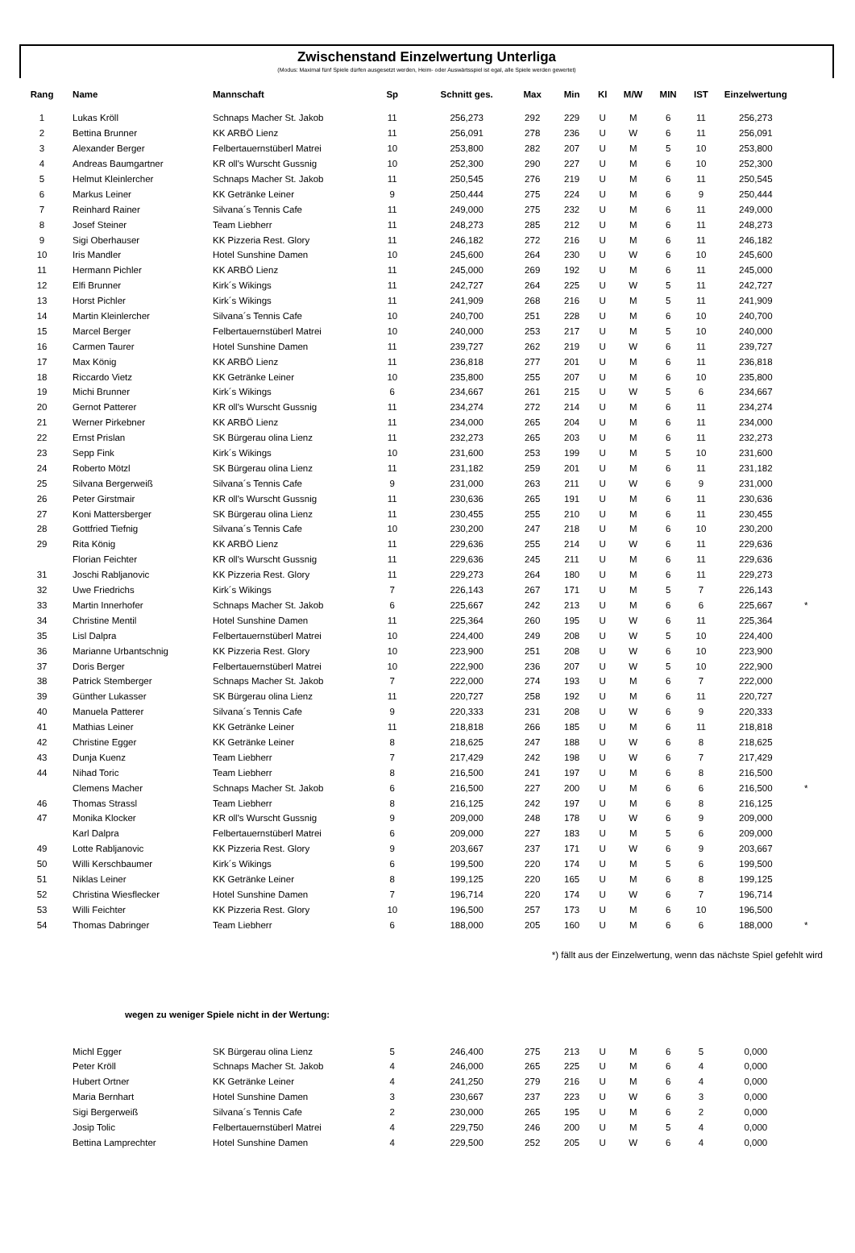Zwischenstand Einzelwertung Unterliga
(Modus: Maximal fünf Spiele dürfen ausgesetzt werden, Heim- oder Auswärtsspiel ist egal, alle Spiele werden gewertet)
| Rang | Name | Mannschaft | Sp | Schnitt ges. | Max | Min | Kl | M/W | MIN | IST | Einzelwertung | |
| --- | --- | --- | --- | --- | --- | --- | --- | --- | --- | --- | --- | --- |
| 1 | Lukas Kröll | Schnaps Macher St. Jakob | 11 | 256,273 | 292 | 229 | U | M | 6 | 11 | 256,273 | |
| 2 | Bettina Brunner | KK ARBÖ Lienz | 11 | 256,091 | 278 | 236 | U | W | 6 | 11 | 256,091 | |
| 3 | Alexander Berger | Felbertauernstüberl Matrei | 10 | 253,800 | 282 | 207 | U | M | 5 | 10 | 253,800 | |
| 4 | Andreas Baumgartner | KR oll's Wurscht Gussnig | 10 | 252,300 | 290 | 227 | U | M | 6 | 10 | 252,300 | |
| 5 | Helmut Kleinlercher | Schnaps Macher St. Jakob | 11 | 250,545 | 276 | 219 | U | M | 6 | 11 | 250,545 | |
| 6 | Markus Leiner | KK Getränke Leiner | 9 | 250,444 | 275 | 224 | U | M | 6 | 9 | 250,444 | |
| 7 | Reinhard Rainer | Silvana´s Tennis Cafe | 11 | 249,000 | 275 | 232 | U | M | 6 | 11 | 249,000 | |
| 8 | Josef Steiner | Team Liebherr | 11 | 248,273 | 285 | 212 | U | M | 6 | 11 | 248,273 | |
| 9 | Sigi Oberhauser | KK Pizzeria Rest. Glory | 11 | 246,182 | 272 | 216 | U | M | 6 | 11 | 246,182 | |
| 10 | Iris Mandler | Hotel Sunshine Damen | 10 | 245,600 | 264 | 230 | U | W | 6 | 10 | 245,600 | |
| 11 | Hermann Pichler | KK ARBÖ Lienz | 11 | 245,000 | 269 | 192 | U | M | 6 | 11 | 245,000 | |
| 12 | Elfi Brunner | Kirk´s Wikings | 11 | 242,727 | 264 | 225 | U | W | 5 | 11 | 242,727 | |
| 13 | Horst Pichler | Kirk´s Wikings | 11 | 241,909 | 268 | 216 | U | M | 5 | 11 | 241,909 | |
| 14 | Martin Kleinlercher | Silvana´s Tennis Cafe | 10 | 240,700 | 251 | 228 | U | M | 6 | 10 | 240,700 | |
| 15 | Marcel Berger | Felbertauernstüberl Matrei | 10 | 240,000 | 253 | 217 | U | M | 5 | 10 | 240,000 | |
| 16 | Carmen Taurer | Hotel Sunshine Damen | 11 | 239,727 | 262 | 219 | U | W | 6 | 11 | 239,727 | |
| 17 | Max König | KK ARBÖ Lienz | 11 | 236,818 | 277 | 201 | U | M | 6 | 11 | 236,818 | |
| 18 | Riccardo Vietz | KK Getränke Leiner | 10 | 235,800 | 255 | 207 | U | M | 6 | 10 | 235,800 | |
| 19 | Michi Brunner | Kirk´s Wikings | 6 | 234,667 | 261 | 215 | U | W | 5 | 6 | 234,667 | |
| 20 | Gernot Patterer | KR oll's Wurscht Gussnig | 11 | 234,274 | 272 | 214 | U | M | 6 | 11 | 234,274 | |
| 21 | Werner Pirkebner | KK ARBÖ Lienz | 11 | 234,000 | 265 | 204 | U | M | 6 | 11 | 234,000 | |
| 22 | Ernst Prislan | SK Bürgerau olina Lienz | 11 | 232,273 | 265 | 203 | U | M | 6 | 11 | 232,273 | |
| 23 | Sepp Fink | Kirk´s Wikings | 10 | 231,600 | 253 | 199 | U | M | 5 | 10 | 231,600 | |
| 24 | Roberto Mötzl | SK Bürgerau olina Lienz | 11 | 231,182 | 259 | 201 | U | M | 6 | 11 | 231,182 | |
| 25 | Silvana Bergerweiß | Silvana´s Tennis Cafe | 9 | 231,000 | 263 | 211 | U | W | 6 | 9 | 231,000 | |
| 26 | Peter Girstmair | KR oll's Wurscht Gussnig | 11 | 230,636 | 265 | 191 | U | M | 6 | 11 | 230,636 | |
| 27 | Koni Mattersberger | SK Bürgerau olina Lienz | 11 | 230,455 | 255 | 210 | U | M | 6 | 11 | 230,455 | |
| 28 | Gottfried Tiefnig | Silvana´s Tennis Cafe | 10 | 230,200 | 247 | 218 | U | M | 6 | 10 | 230,200 | |
| 29 | Rita König | KK ARBÖ Lienz | 11 | 229,636 | 255 | 214 | U | W | 6 | 11 | 229,636 | |
| | Florian Feichter | KR oll's Wurscht Gussnig | 11 | 229,636 | 245 | 211 | U | M | 6 | 11 | 229,636 | |
| 31 | Joschi Rabljanovic | KK Pizzeria Rest. Glory | 11 | 229,273 | 264 | 180 | U | M | 6 | 11 | 229,273 | |
| 32 | Uwe Friedrichs | Kirk´s Wikings | 7 | 226,143 | 267 | 171 | U | M | 5 | 7 | 226,143 | |
| 33 | Martin Innerhofer | Schnaps Macher St. Jakob | 6 | 225,667 | 242 | 213 | U | M | 6 | 6 | 225,667 | * |
| 34 | Christine Mentil | Hotel Sunshine Damen | 11 | 225,364 | 260 | 195 | U | W | 6 | 11 | 225,364 | |
| 35 | Lisl Dalpra | Felbertauernstüberl Matrei | 10 | 224,400 | 249 | 208 | U | W | 5 | 10 | 224,400 | |
| 36 | Marianne Urbantschnig | KK Pizzeria Rest. Glory | 10 | 223,900 | 251 | 208 | U | W | 6 | 10 | 223,900 | |
| 37 | Doris Berger | Felbertauernstüberl Matrei | 10 | 222,900 | 236 | 207 | U | W | 5 | 10 | 222,900 | |
| 38 | Patrick Stemberger | Schnaps Macher St. Jakob | 7 | 222,000 | 274 | 193 | U | M | 6 | 7 | 222,000 | |
| 39 | Günther Lukasser | SK Bürgerau olina Lienz | 11 | 220,727 | 258 | 192 | U | M | 6 | 11 | 220,727 | |
| 40 | Manuela Patterer | Silvana´s Tennis Cafe | 9 | 220,333 | 231 | 208 | U | W | 6 | 9 | 220,333 | |
| 41 | Mathias Leiner | KK Getränke Leiner | 11 | 218,818 | 266 | 185 | U | M | 6 | 11 | 218,818 | |
| 42 | Christine Egger | KK Getränke Leiner | 8 | 218,625 | 247 | 188 | U | W | 6 | 8 | 218,625 | |
| 43 | Dunja Kuenz | Team Liebherr | 7 | 217,429 | 242 | 198 | U | W | 6 | 7 | 217,429 | |
| 44 | Nihad Toric | Team Liebherr | 8 | 216,500 | 241 | 197 | U | M | 6 | 8 | 216,500 | |
| | Clemens Macher | Schnaps Macher St. Jakob | 6 | 216,500 | 227 | 200 | U | M | 6 | 6 | 216,500 | * |
| 46 | Thomas Strassl | Team Liebherr | 8 | 216,125 | 242 | 197 | U | M | 6 | 8 | 216,125 | |
| 47 | Monika Klocker | KR oll's Wurscht Gussnig | 9 | 209,000 | 248 | 178 | U | W | 6 | 9 | 209,000 | |
| | Karl Dalpra | Felbertauernstüberl Matrei | 6 | 209,000 | 227 | 183 | U | M | 5 | 6 | 209,000 | |
| 49 | Lotte Rabljanovic | KK Pizzeria Rest. Glory | 9 | 203,667 | 237 | 171 | U | W | 6 | 9 | 203,667 | |
| 50 | Willi Kerschbaumer | Kirk´s Wikings | 6 | 199,500 | 220 | 174 | U | M | 5 | 6 | 199,500 | |
| 51 | Niklas Leiner | KK Getränke Leiner | 8 | 199,125 | 220 | 165 | U | M | 6 | 8 | 199,125 | |
| 52 | Christina Wiesflecker | Hotel Sunshine Damen | 7 | 196,714 | 220 | 174 | U | W | 6 | 7 | 196,714 | |
| 53 | Willi Feichter | KK Pizzeria Rest. Glory | 10 | 196,500 | 257 | 173 | U | M | 6 | 10 | 196,500 | |
| 54 | Thomas Dabringer | Team Liebherr | 6 | 188,000 | 205 | 160 | U | M | 6 | 6 | 188,000 | * |
*) fällt aus der Einzelwertung, wenn das nächste Spiel gefehlt wird
wegen zu weniger Spiele nicht in der Wertung:
| | Michl Egger | SK Bürgerau olina Lienz | 5 | 246,400 | 275 | 213 | U | M | 6 | 5 | 0,000 | |
| | Peter Kröll | Schnaps Macher St. Jakob | 4 | 246,000 | 265 | 225 | U | M | 6 | 4 | 0,000 | |
| | Hubert Ortner | KK Getränke Leiner | 4 | 241,250 | 279 | 216 | U | M | 6 | 4 | 0,000 | |
| | Maria Bernhart | Hotel Sunshine Damen | 3 | 230,667 | 237 | 223 | U | W | 6 | 3 | 0,000 | |
| | Sigi Bergerweiß | Silvana´s Tennis Cafe | 2 | 230,000 | 265 | 195 | U | M | 6 | 2 | 0,000 | |
| | Josip Tolic | Felbertauernstüberl Matrei | 4 | 229,750 | 246 | 200 | U | M | 5 | 4 | 0,000 | |
| | Bettina Lamprechter | Hotel Sunshine Damen | 4 | 229,500 | 252 | 205 | U | W | 6 | 4 | 0,000 | |